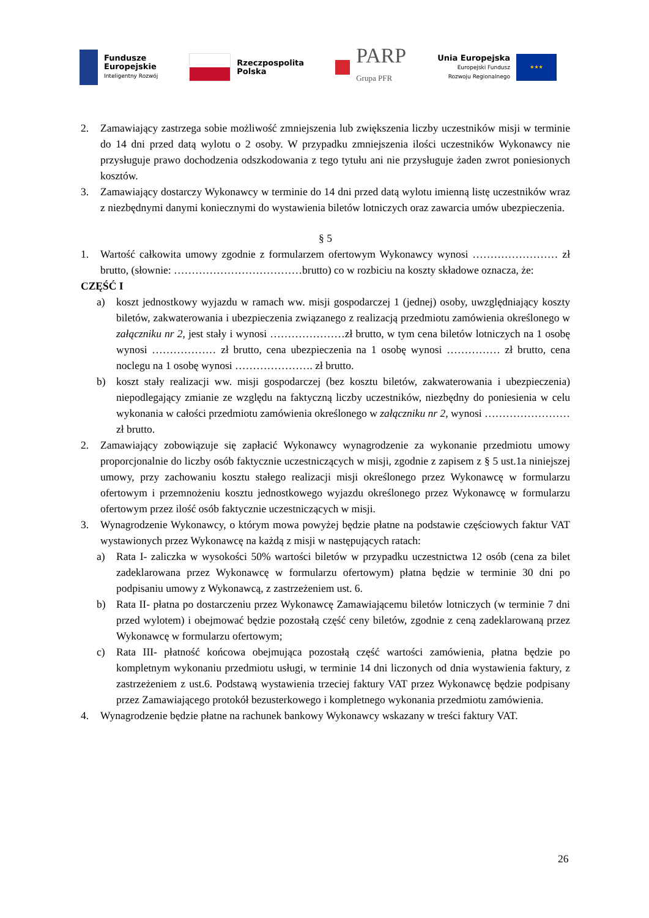Fundusze
Europejskie
Inteligentny Rozwój
Rzeczpospolita
Polska
PARP
Grupa PFR
Unia Europejska
Europejski Fundusz
Rozwoju Regionalnego
★★★
2. Zamawiający zastrzega sobie możliwość zmniejszenia lub zwiększenia liczby uczestników misji w terminie do 14 dni przed datą wylotu o 2 osoby. W przypadku zmniejszenia ilości uczestników Wykonawcy nie przysługuje prawo dochodzenia odszkodowania z tego tytułu ani nie przysługuje żaden zwrot poniesionych kosztów.
3. Zamawiający dostarczy Wykonawcy w terminie do 14 dni przed datą wylotu imienną listę uczestników wraz z niezbędnymi danymi koniecznymi do wystawienia biletów lotniczych oraz zawarcia umów ubezpieczenia.
§ 5
1. Wartość całkowita umowy zgodnie z formularzem ofertowym Wykonawcy wynosi …………………… zł brutto, (słownie: ………………………………brutto) co w rozbiciu na koszty składowe oznacza, że:
CZĘŚĆ I
a) koszt jednostkowy wyjazdu w ramach ww. misji gospodarczej 1 (jednej) osoby, uwzględniający koszty biletów, zakwaterowania i ubezpieczenia związanego z realizacją przedmiotu zamówienia określonego w załączniku nr 2, jest stały i wynosi …………………zł brutto, w tym cena biletów lotniczych na 1 osobę wynosi ……………… zł brutto, cena ubezpieczenia na 1 osobę wynosi …………… zł brutto, cena noclegu na 1 osobę wynosi …………………. zł brutto.
b) koszt stały realizacji ww. misji gospodarczej (bez kosztu biletów, zakwaterowania i ubezpieczenia) niepodlegający zmianie ze względu na faktyczną liczby uczestników, niezbędny do poniesienia w celu wykonania w całości przedmiotu zamówienia określonego w załączniku nr 2, wynosi …………………… zł brutto.
2. Zamawiający zobowiązuje się zapłacić Wykonawcy wynagrodzenie za wykonanie przedmiotu umowy proporcjonalnie do liczby osób faktycznie uczestniczących w misji, zgodnie z zapisem z § 5 ust.1a niniejszej umowy, przy zachowaniu kosztu stałego realizacji misji określonego przez Wykonawcę w formularzu ofertowym i przemnożeniu kosztu jednostkowego wyjazdu określonego przez Wykonawcę w formularzu ofertowym przez ilość osób faktycznie uczestniczących w misji.
3. Wynagrodzenie Wykonawcy, o którym mowa powyżej będzie płatne na podstawie częściowych faktur VAT wystawionych przez Wykonawcę na każdą z misji w następujących ratach:
a) Rata I- zaliczka w wysokości 50% wartości biletów w przypadku uczestnictwa 12 osób (cena za bilet zadeklarowana przez Wykonawcę w formularzu ofertowym) płatna będzie w terminie 30 dni po podpisaniu umowy z Wykonawcą, z zastrzeżeniem ust. 6.
b) Rata II- płatna po dostarczeniu przez Wykonawcę Zamawiającemu biletów lotniczych (w terminie 7 dni przed wylotem) i obejmować będzie pozostałą część ceny biletów, zgodnie z ceną zadeklarowaną przez Wykonawcę w formularzu ofertowym;
c) Rata III- płatność końcowa obejmująca pozostałą część wartości zamówienia, płatna będzie po kompletnym wykonaniu przedmiotu usługi, w terminie 14 dni liczonych od dnia wystawienia faktury, z zastrzeżeniem z ust.6. Podstawą wystawienia trzeciej faktury VAT przez Wykonawcę będzie podpisany przez Zamawiającego protokół bezusterkowego i kompletnego wykonania przedmiotu zamówienia.
4. Wynagrodzenie będzie płatne na rachunek bankowy Wykonawcy wskazany w treści faktury VAT.
26